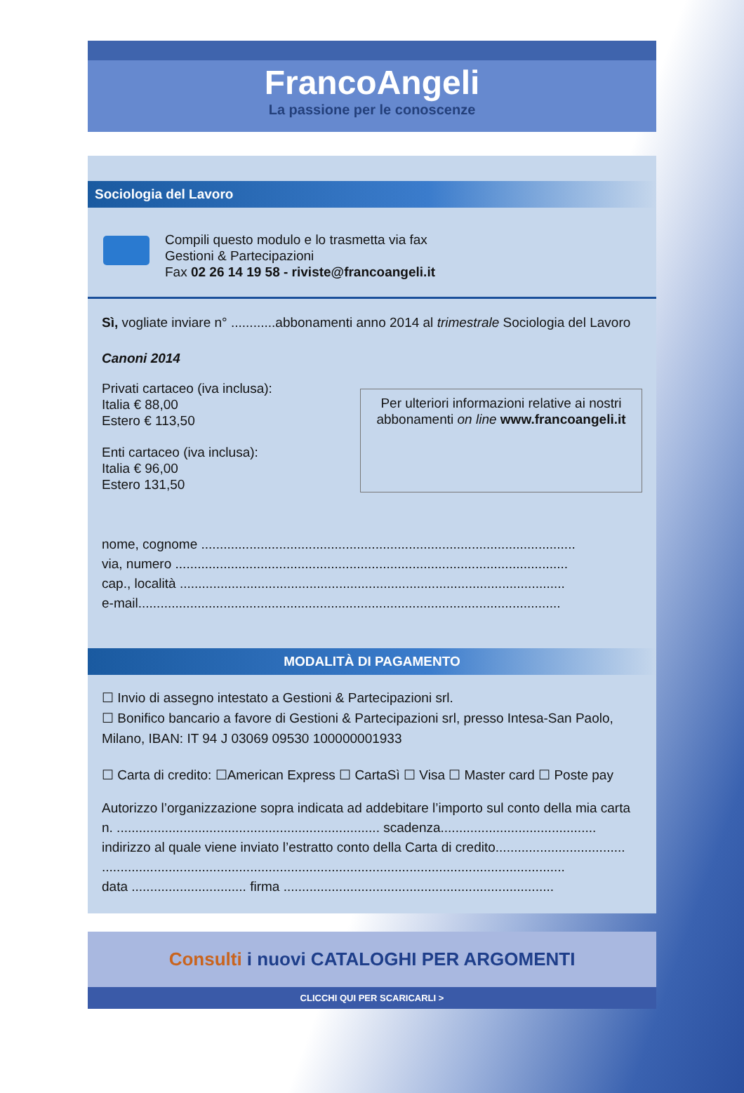FrancoAngeli
La passione per le conoscenze
Sociologia del Lavoro
Compili questo modulo e lo trasmetta via fax
Gestioni & Partecipazioni
Fax 02 26 14 19 58 - riviste@francoangeli.it
Sì, vogliate inviare n° ............abbonamenti anno 2014 al trimestrale Sociologia del Lavoro
Canoni 2014
Privati cartaceo (iva inclusa):
Italia € 88,00
Estero € 113,50
Enti cartaceo (iva inclusa):
Italia € 96,00
Estero 131,50
Per ulteriori informazioni relative ai nostri abbonamenti on line www.francoangeli.it
nome, cognome .....................................................................................................
via, numero ..........................................................................................................
cap., località ........................................................................................................
e-mail..................................................................................................................
MODALITÀ DI PAGAMENTO
☐ Invio di assegno intestato a Gestioni & Partecipazioni srl.
☐ Bonifico bancario a favore di Gestioni & Partecipazioni srl, presso Intesa-San Paolo, Milano, IBAN: IT 94 J 03069 09530 100000001933
☐ Carta di credito: ☐American Express ☐ CartaSì ☐ Visa ☐ Master card ☐ Poste pay
Autorizzo l’organizzazione sopra indicata ad addebitare l’importo sul conto della mia carta n. ....................................................................... scadenza..........................................
indirizzo al quale viene inviato l’estratto conto della Carta di credito...................................
.............................................................................................................................
data ............................... firma .........................................................................
Consulti i nuovi CATALOGHI PER ARGOMENTI
CLICCHI QUI PER SCARICARLI >